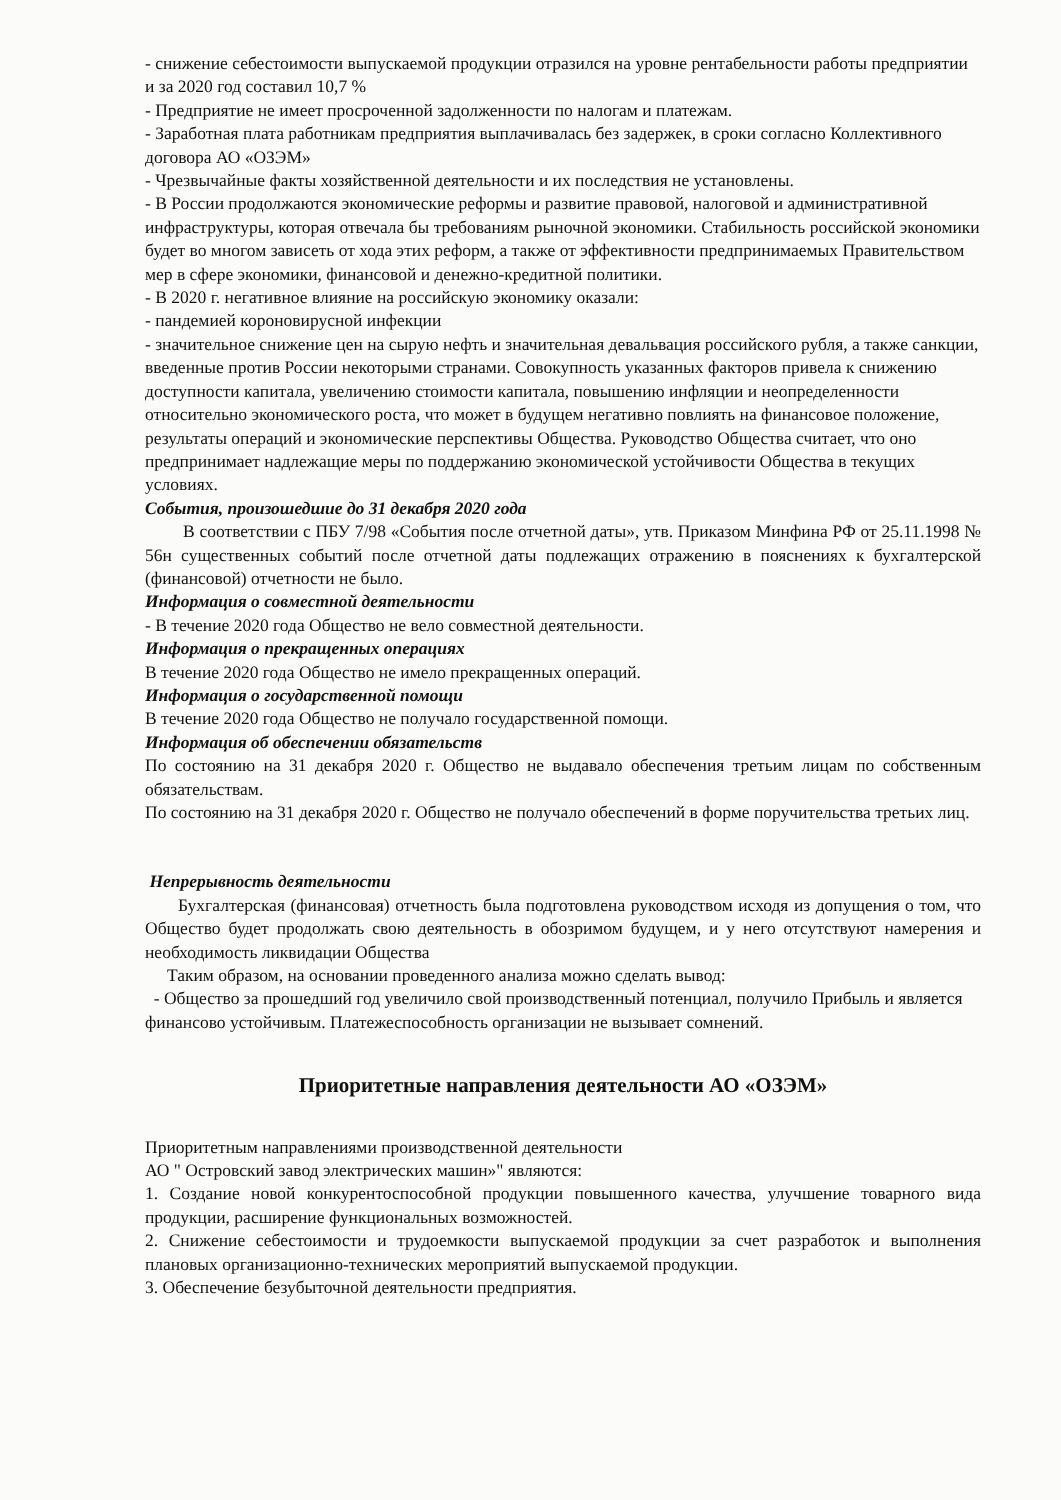- снижение себестоимости выпускаемой продукции отразился на уровне рентабельности работы предприятии и за 2020 год составил 10,7 %
- Предприятие не имеет просроченной задолженности по налогам и платежам.
- Заработная плата работникам предприятия выплачивалась без задержек, в сроки согласно Коллективного договора АО «ОЗЭМ»
- Чрезвычайные факты хозяйственной деятельности и их последствия не установлены.
- В России продолжаются экономические реформы и развитие правовой, налоговой и административной инфраструктуры, которая отвечала бы требованиям рыночной экономики. Стабильность российской экономики будет во многом зависеть от хода этих реформ, а также от эффективности предпринимаемых Правительством мер в сфере экономики, финансовой и денежно-кредитной политики.
- В 2020 г. негативное влияние на российскую экономику оказали:
- пандемией короновирусной инфекции
- значительное снижение цен на сырую нефть и значительная девальвация российского рубля, а также санкции, введенные против России некоторыми странами. Совокупность указанных факторов привела к снижению доступности капитала, увеличению стоимости капитала, повышению инфляции и неопределенности относительно экономического роста, что может в будущем негативно повлиять на финансовое положение, результаты операций и экономические перспективы Общества. Руководство Общества считает, что оно предпринимает надлежащие меры по поддержанию экономической устойчивости Общества в текущих условиях.
События, произошедшие до 31 декабря 2020 года
В соответствии с ПБУ 7/98 «События после отчетной даты», утв. Приказом Минфина РФ от 25.11.1998 № 56н существенных событий после отчетной даты подлежащих отражению в пояснениях к бухгалтерской (финансовой) отчетности не было.
Информация о совместной деятельности
- В течение 2020 года Общество не вело совместной деятельности.
Информация о прекращенных операциях
В течение 2020 года Общество не имело прекращенных операций.
Информация о государственной помощи
В течение 2020 года Общество не получало государственной помощи.
Информация об обеспечении обязательств
По состоянию на 31 декабря 2020 г. Общество не выдавало обеспечения третьим лицам по собственным обязательствам.
По состоянию на 31 декабря 2020 г. Общество не получало обеспечений в форме поручительства третьих лиц.
Непрерывность деятельности
Бухгалтерская (финансовая) отчетность была подготовлена руководством исходя из допущения о том, что Общество будет продолжать свою деятельность в обозримом будущем, и у него отсутствуют намерения и необходимость ликвидации Общества
Таким образом, на основании проведенного анализа можно сделать вывод:
- Общество за прошедший год увеличило свой производственный потенциал, получило Прибыль и является финансово устойчивым. Платежеспособность организации не вызывает сомнений.
Приоритетные направления деятельности АО «ОЗЭМ»
Приоритетным направлениями производственной деятельности
АО " Островский завод электрических машин»" являются:
1. Создание новой конкурентоспособной продукции повышенного качества, улучшение товарного вида продукции, расширение функциональных возможностей.
2. Снижение себестоимости и трудоемкости выпускаемой продукции за счет разработок и выполнения плановых организационно-технических мероприятий выпускаемой продукции.
3. Обеспечение безубыточной деятельности предприятия.